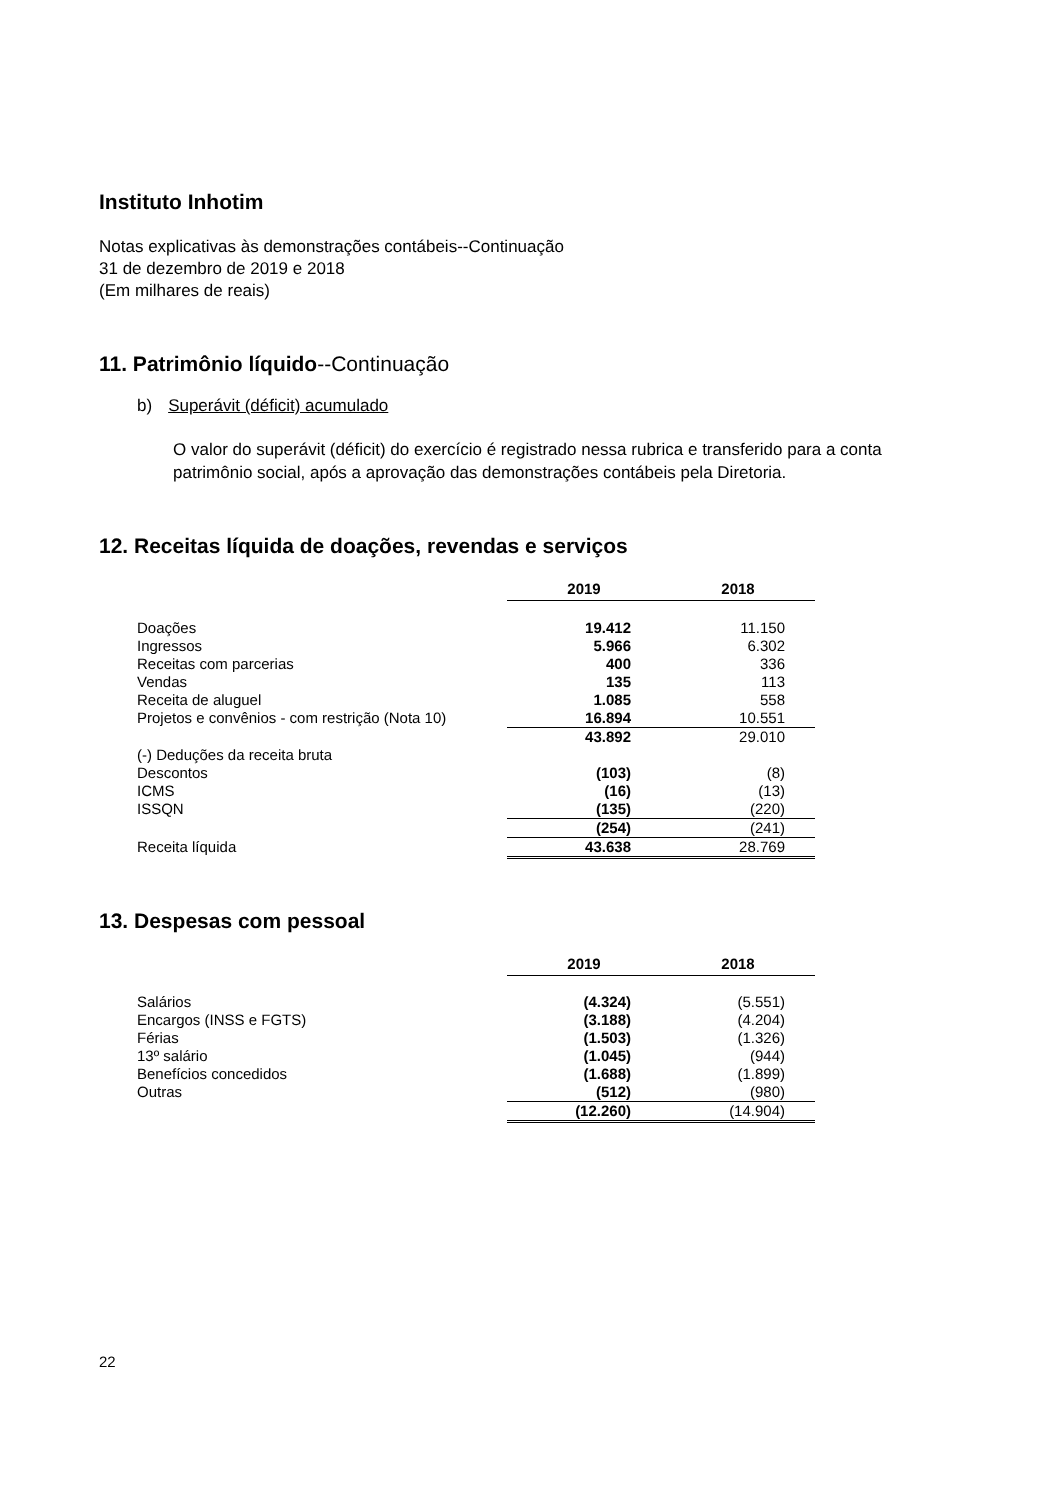Instituto Inhotim
Notas explicativas às demonstrações contábeis--Continuação
31 de dezembro de 2019 e 2018
(Em milhares de reais)
11. Patrimônio líquido--Continuação
b) Superávit (déficit) acumulado
O valor do superávit (déficit) do exercício é registrado nessa rubrica e transferido para a conta patrimônio social, após a aprovação das demonstrações contábeis pela Diretoria.
12. Receitas líquida de doações, revendas e serviços
| | 2019 | 2018 |
| Doações | 19.412 | 11.150 |
| Ingressos | 5.966 | 6.302 |
| Receitas com parcerias | 400 | 336 |
| Vendas | 135 | 113 |
| Receita de aluguel | 1.085 | 558 |
| Projetos e convênios - com restrição (Nota 10) | 16.894 | 10.551 |
| | 43.892 | 29.010 |
| (-) Deduções da receita bruta | | |
| Descontos | (103) | (8) |
| ICMS | (16) | (13) |
| ISSQN | (135) | (220) |
| | (254) | (241) |
| Receita líquida | 43.638 | 28.769 |
13. Despesas com pessoal
| | 2019 | 2018 |
| Salários | (4.324) | (5.551) |
| Encargos (INSS e FGTS) | (3.188) | (4.204) |
| Férias | (1.503) | (1.326) |
| 13º salário | (1.045) | (944) |
| Benefícios concedidos | (1.688) | (1.899) |
| Outras | (512) | (980) |
| | (12.260) | (14.904) |
22